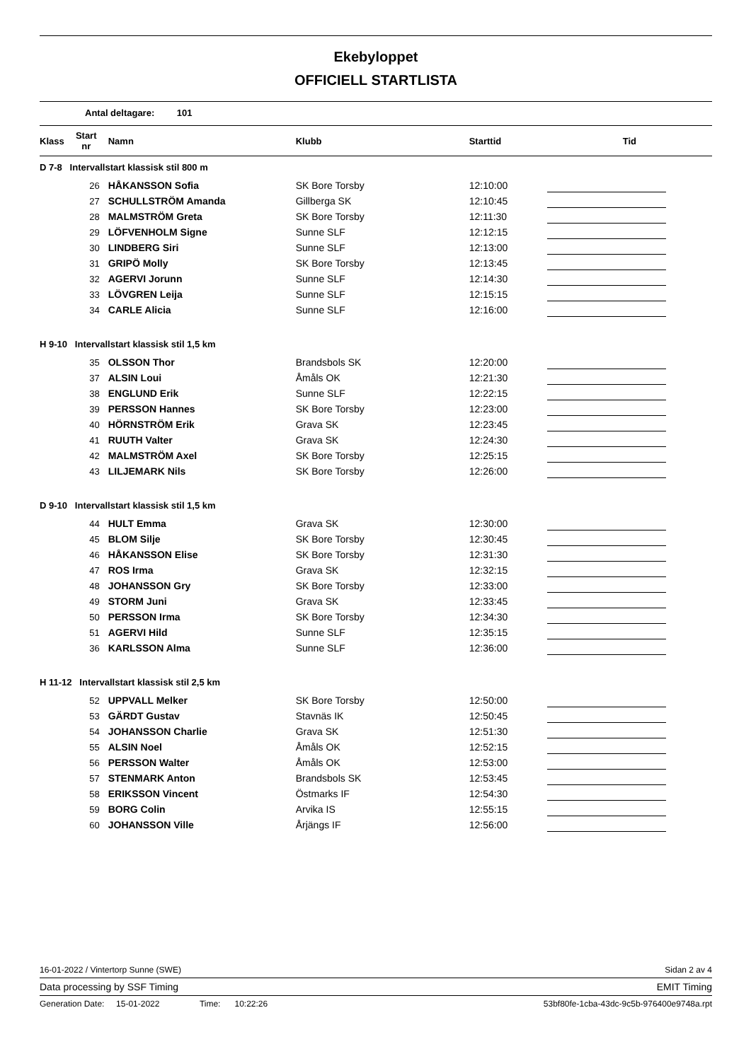Ekebyloppet
OFFICIELL STARTLISTA
Antal deltagare: 101
| Klass | Start nr | Namn | Klubb | Starttid | Tid |
| --- | --- | --- | --- | --- | --- |
| D 7-8 Intervallstart klassisk stil 800 m | | | | | |
| | 26 | HÅKANSSON Sofia | SK Bore Torsby | 12:10:00 | |
| | 27 | SCHULLSTRÖM Amanda | Gillberga SK | 12:10:45 | |
| | 28 | MALMSTRÖM Greta | SK Bore Torsby | 12:11:30 | |
| | 29 | LÖFVENHOLM Signe | Sunne SLF | 12:12:15 | |
| | 30 | LINDBERG Siri | Sunne SLF | 12:13:00 | |
| | 31 | GRIPÖ Molly | SK Bore Torsby | 12:13:45 | |
| | 32 | AGERVI Jorunn | Sunne SLF | 12:14:30 | |
| | 33 | LÖVGREN Leija | Sunne SLF | 12:15:15 | |
| | 34 | CARLE Alicia | Sunne SLF | 12:16:00 | |
| H 9-10 Intervallstart klassisk stil 1,5 km | | | | | |
| | 35 | OLSSON Thor | Brandsbols SK | 12:20:00 | |
| | 37 | ALSIN Loui | Åmåls OK | 12:21:30 | |
| | 38 | ENGLUND Erik | Sunne SLF | 12:22:15 | |
| | 39 | PERSSON Hannes | SK Bore Torsby | 12:23:00 | |
| | 40 | HÖRNSTRÖM Erik | Grava SK | 12:23:45 | |
| | 41 | RUUTH Valter | Grava SK | 12:24:30 | |
| | 42 | MALMSTRÖM Axel | SK Bore Torsby | 12:25:15 | |
| | 43 | LILJEMARK Nils | SK Bore Torsby | 12:26:00 | |
| D 9-10 Intervallstart klassisk stil 1,5 km | | | | | |
| | 44 | HULT Emma | Grava SK | 12:30:00 | |
| | 45 | BLOM Silje | SK Bore Torsby | 12:30:45 | |
| | 46 | HÅKANSSON Elise | SK Bore Torsby | 12:31:30 | |
| | 47 | ROS Irma | Grava SK | 12:32:15 | |
| | 48 | JOHANSSON Gry | SK Bore Torsby | 12:33:00 | |
| | 49 | STORM Juni | Grava SK | 12:33:45 | |
| | 50 | PERSSON Irma | SK Bore Torsby | 12:34:30 | |
| | 51 | AGERVI Hild | Sunne SLF | 12:35:15 | |
| | 36 | KARLSSON Alma | Sunne SLF | 12:36:00 | |
| H 11-12 Intervallstart klassisk stil 2,5 km | | | | | |
| | 52 | UPPVALL Melker | SK Bore Torsby | 12:50:00 | |
| | 53 | GÄRDT Gustav | Stavnäs IK | 12:50:45 | |
| | 54 | JOHANSSON Charlie | Grava SK | 12:51:30 | |
| | 55 | ALSIN Noel | Åmåls OK | 12:52:15 | |
| | 56 | PERSSON Walter | Åmåls OK | 12:53:00 | |
| | 57 | STENMARK Anton | Brandsbols SK | 12:53:45 | |
| | 58 | ERIKSSON Vincent | Östmarks IF | 12:54:30 | |
| | 59 | BORG Colin | Arvika IS | 12:55:15 | |
| | 60 | JOHANSSON Ville | Årjängs IF | 12:56:00 | |
16-01-2022 / Vintertorp Sunne (SWE) Sidan 2 av 4
Data processing by SSF Timing EMIT Timing
Generation Date: 15-01-2022 Time: 10:22:26 53bf80fe-1cba-43dc-9c5b-976400e9748a.rpt